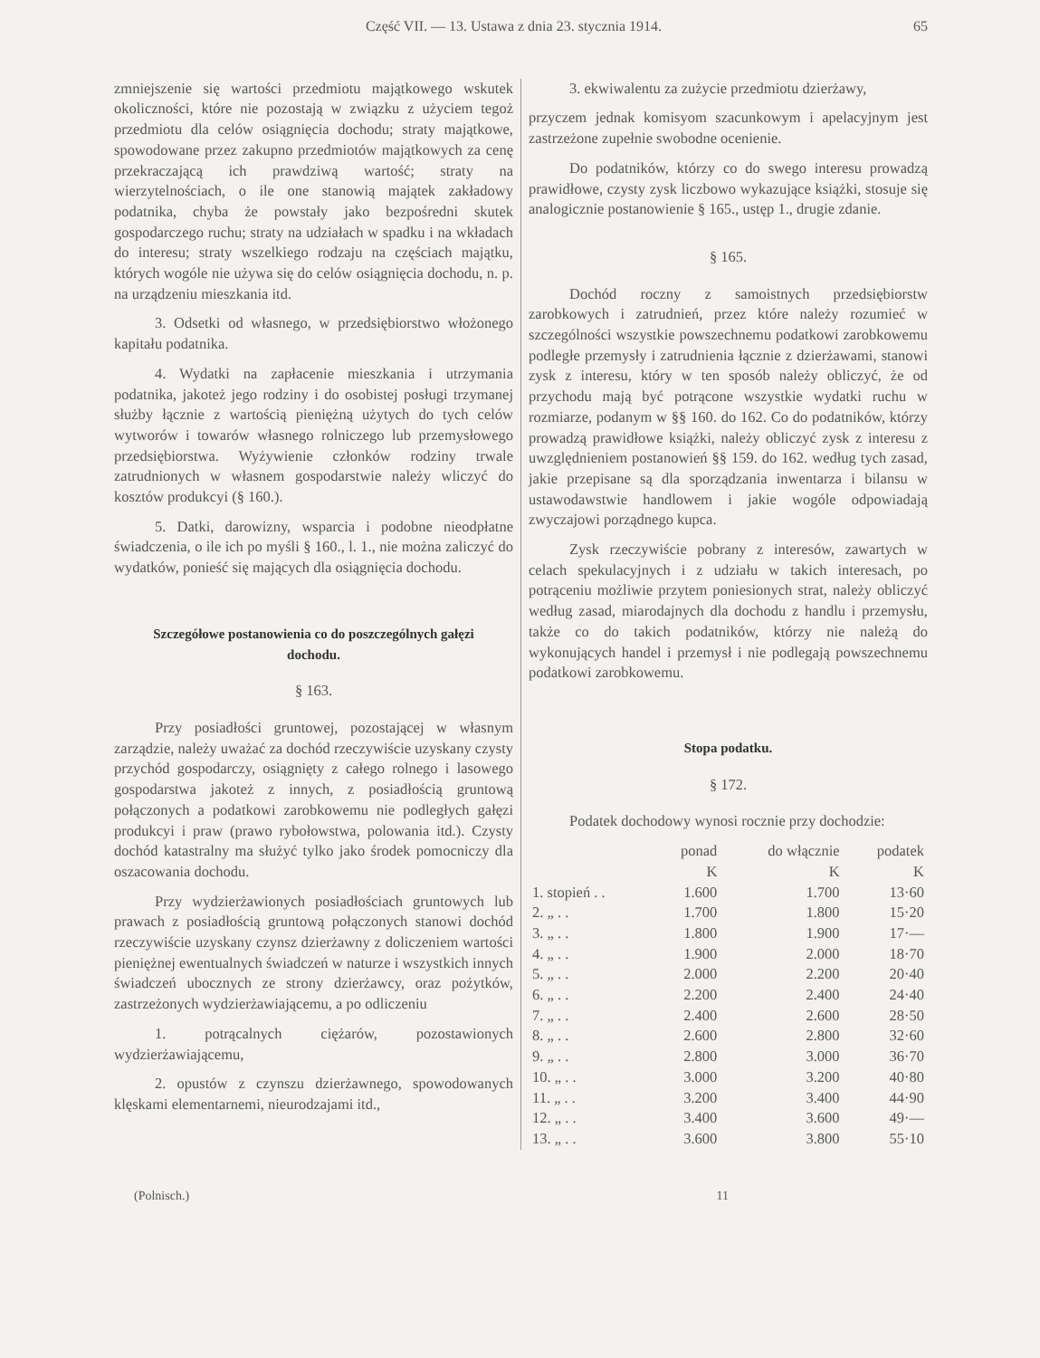Część VII. — 13. Ustawa z dnia 23. stycznia 1914. 65
zmniejszenie się wartości przedmiotu majątkowego wskutek okoliczności, które nie pozostają w związku z użyciem tegoż przedmiotu dla celów osiągnięcia dochodu; straty majątkowe, spowodowane przez zakupno przedmiotów majątkowych za cenę przekraczającą ich prawdziwą wartość; straty na wierzytelnościach, o ile one stanowią majątek zakładowy podatnika, chyba że powstały jako bezpośredni skutek gospodarczego ruchu; straty na udziałach w spadku i na wkładach do interesu; straty wszelkiego rodzaju na częściach majątku, których wogóle nie używa się do celów osiągnięcia dochodu, n. p. na urządzeniu mieszkania itd.
3. Odsetki od własnego, w przedsiębiorstwo włożonego kapitału podatnika.
4. Wydatki na zapłacenie mieszkania i utrzymania podatnika, jakoteż jego rodziny i do osobistej posługi trzymanej służby łącznie z wartością pieniężną użytych do tych celów wytworów i towarów własnego rolniczego lub przemysłowego przedsiębiorstwa. Wyżywienie członków rodziny trwale zatrudnionych w własnem gospodarstwie należy wliczyć do kosztów produkcyi (§ 160.).
5. Datki, darowizny, wsparcia i podobne nieodpłatne świadczenia, o ile ich po myśli § 160., l. 1., nie można zaliczyć do wydatków, ponieść się mających dla osiągnięcia dochodu.
Szczegółowe postanowienia co do poszczególnych gałęzi dochodu.
§ 163.
Przy posiadłości gruntowej, pozostającej w własnym zarządzie, należy uważać za dochód rzeczywiście uzyskany czysty przychód gospodarczy, osiągnięty z całego rolnego i lasowego gospodarstwa jakoteż z innych, z posiadłością gruntową połączonych a podatkowi zarobkowemu nie podległych gałęzi produkcyi i praw (prawo rybołowstwa, polowania itd.). Czysty dochód katastralny ma służyć tylko jako środek pomocniczy dla oszacowania dochodu.
Przy wydzierżawionych posiadłościach gruntowych lub prawach z posiadłością gruntową połączonych stanowi dochód rzeczywiście uzyskany czynsz dzierżawny z doliczeniem wartości pieniężnej ewentualnych świadczeń w naturze i wszystkich innych świadczeń ubocznych ze strony dzierżawcy, oraz pożytków, zastrzeżonych wydzierżawiającemu, a po odliczeniu
1. potrącalnych ciężarów, pozostawionych wydzierżawiającemu,
2. opustów z czynszu dzierżawnego, spowodowanych klęskami elementarnemi, nieurodzajami itd.,
3. ekwiwalentu za zużycie przedmiotu dzierżawy,
przyczem jednak komisyom szacunkowym i apelacyjnym jest zastrzeżone zupełnie swobodne ocenienie.
Do podatników, którzy co do swego interesu prowadzą prawidłowe, czysty zysk liczbowo wykazujące książki, stosuje się analogicznie postanowienie § 165., ustęp 1., drugie zdanie.
§ 165.
Dochód roczny z samoistnych przedsiębiorstw zarobkowych i zatrudnień, przez które należy rozumieć w szczególności wszystkie powszechnemu podatkowi zarobkowemu podległe przemysły i zatrudnienia łącznie z dzierżawami, stanowi zysk z interesu, który w ten sposób należy obliczyć, że od przychodu mają być potrącone wszystkie wydatki ruchu w rozmiarze, podanym w §§ 160. do 162. Co do podatników, którzy prowadzą prawidłowe książki, należy obliczyć zysk z interesu z uwzględnieniem postanowień §§ 159. do 162. według tych zasad, jakie przepisane są dla sporządzania inwentarza i bilansu w ustawodawstwie handlowem i jakie wogóle odpowiadają zwyczajowi porządnego kupca.
Zysk rzeczywiście pobrany z interesów, zawartych w celach spekulacyjnych i z udziału w takich interesach, po potrąceniu możliwie przytem poniesionych strat, należy obliczyć według zasad, miarodajnych dla dochodu z handlu i przemysłu, także co do takich podatników, którzy nie należą do wykonujących handel i przemysł i nie podlegają powszechnemu podatkowi zarobkowemu.
Stopa podatku.
§ 172.
Podatek dochodowy wynosi rocznie przy dochodzie:
| | ponad K | do włącznie K | podatek K |
| --- | --- | --- | --- |
| 1. stopień . . | 1.600 | 1.700 | 13·60 |
| 2. „ . . | 1.700 | 1.800 | 15·20 |
| 3. „ . . | 1.800 | 1.900 | 17·— |
| 4. „ . . | 1.900 | 2.000 | 18·70 |
| 5. „ . . | 2.000 | 2.200 | 20·40 |
| 6. „ . . | 2.200 | 2.400 | 24·40 |
| 7. „ . . | 2.400 | 2.600 | 28·50 |
| 8. „ . . | 2.600 | 2.800 | 32·60 |
| 9. „ . . | 2.800 | 3.000 | 36·70 |
| 10. „ . . | 3.000 | 3.200 | 40·80 |
| 11. „ . . | 3.200 | 3.400 | 44·90 |
| 12. „ . . | 3.400 | 3.600 | 49·— |
| 13. „ . . | 3.600 | 3.800 | 55·10 |
(Polnisch.) 11